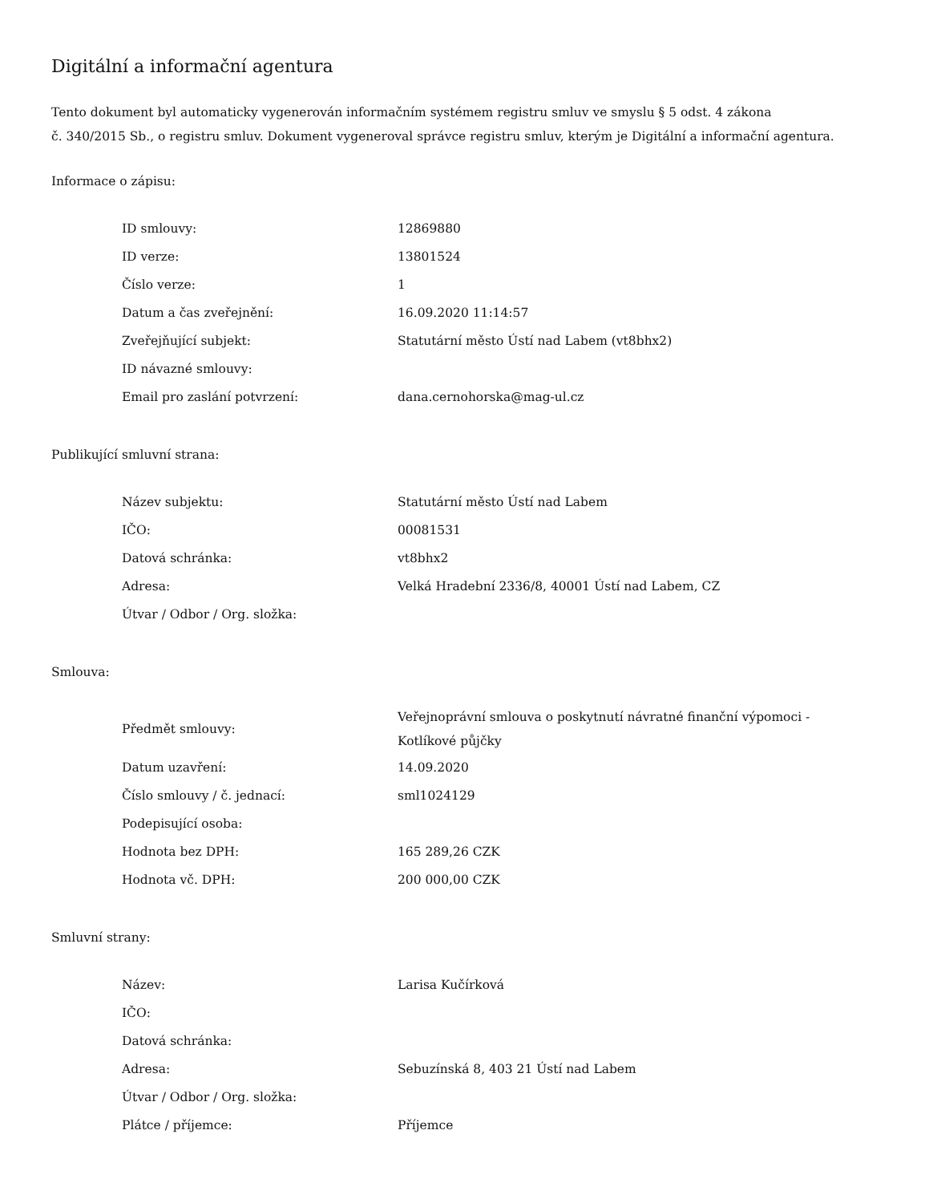Digitální a informační agentura
Tento dokument byl automaticky vygenerován informačním systémem registru smluv ve smyslu § 5 odst. 4 zákona
č. 340/2015 Sb., o registru smluv. Dokument vygeneroval správce registru smluv, kterým je Digitální a informační agentura.
Informace o zápisu:
| ID smlouvy: | 12869880 |
| ID verze: | 13801524 |
| Číslo verze: | 1 |
| Datum a čas zveřejnění: | 16.09.2020 11:14:57 |
| Zveřejňující subjekt: | Statutární město Ústí nad Labem (vt8bhx2) |
| ID návazné smlouvy: | |
| Email pro zaslání potvrzení: | dana.cernohorska@mag-ul.cz |
Publikující smluvní strana:
| Název subjektu: | Statutární město Ústí nad Labem |
| IČO: | 00081531 |
| Datová schránka: | vt8bhx2 |
| Adresa: | Velká Hradební 2336/8, 40001 Ústí nad Labem, CZ |
| Útvar / Odbor / Org. složka: | |
Smlouva:
| Předmět smlouvy: | Veřejnoprávní smlouva o poskytnutí návratné finanční výpomoci - Kotlíkové půjčky |
| Datum uzavření: | 14.09.2020 |
| Číslo smlouvy / č. jednací: | sml1024129 |
| Podepisující osoba: | |
| Hodnota bez DPH: | 165 289,26 CZK |
| Hodnota vč. DPH: | 200 000,00 CZK |
Smluvní strany:
| Název: | Larisa Kučírková |
| IČO: | |
| Datová schránka: | |
| Adresa: | Sebuzínská 8, 403 21 Ústí nad Labem |
| Útvar / Odbor / Org. složka: | |
| Plátce / příjemce: | Příjemce |